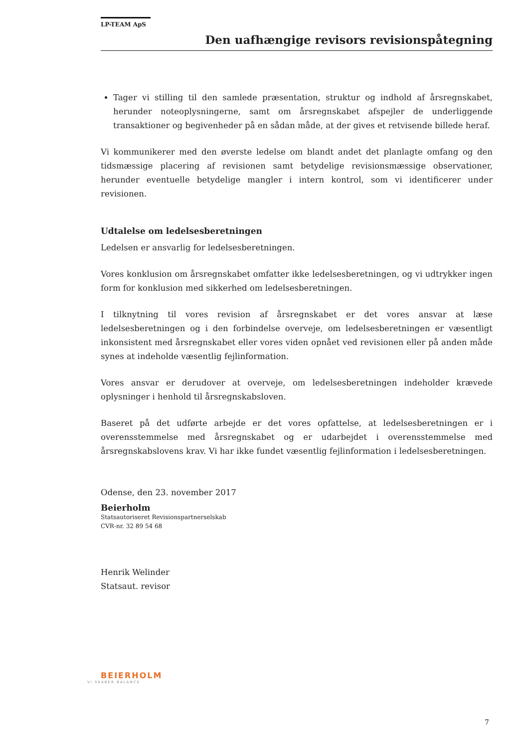LP-TEAM ApS
Den uafhængige revisors revisionspåtegning
Tager vi stilling til den samlede præsentation, struktur og indhold af årsregnskabet, herunder noteoplysningerne, samt om årsregnskabet afspejler de underliggende transaktioner og begivenheder på en sådan måde, at der gives et retvisende billede heraf.
Vi kommunikerer med den øverste ledelse om blandt andet det planlagte omfang og den tidsmæssige placering af revisionen samt betydelige revisionsmæssige observationer, herunder eventuelle betydelige mangler i intern kontrol, som vi identificerer under revisionen.
Udtalelse om ledelsesberetningen
Ledelsen er ansvarlig for ledelsesberetningen.
Vores konklusion om årsregnskabet omfatter ikke ledelsesberetningen, og vi udtrykker ingen form for konklusion med sikkerhed om ledelsesberetningen.
I tilknytning til vores revision af årsregnskabet er det vores ansvar at læse ledelsesberetningen og i den forbindelse overveje, om ledelsesberetningen er væsentligt inkonsistent med årsregnskabet eller vores viden opnået ved revisionen eller på anden måde synes at indeholde væsentlig fejlinformation.
Vores ansvar er derudover at overveje, om ledelsesberetningen indeholder krævede oplysninger i henhold til årsregnskabsloven.
Baseret på det udførte arbejde er det vores opfattelse, at ledelsesberetningen er i overensstemmelse med årsregnskabet og er udarbejdet i overensstemmelse med årsregnskabslovens krav. Vi har ikke fundet væsentlig fejlinformation i ledelsesberetningen.
Odense, den 23. november 2017
Beierholm
Statsautoriseret Revisionspartnerselskab
CVR-nr. 32 89 54 68
Henrik Welinder
Statsaut. revisor
BEIERHOLM
VI SKABER BALANCE
7